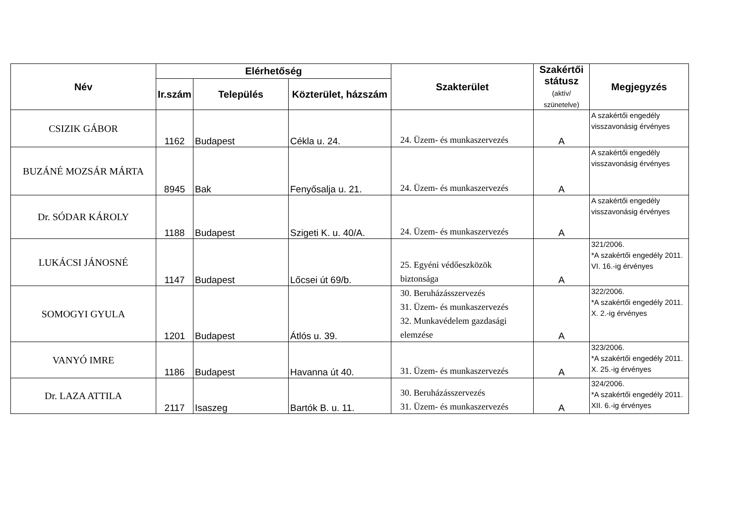| Név | Elérhetőség | | | Szakterület | Szakértői státusz (aktív/ szünetelve) | Megjegyzés |
| --- | --- | --- | --- | --- | --- | --- |
| | Ir.szám | Település | Közterület, házszám | | | |
| CSIZIK GÁBOR | 1162 | Budapest | Cékla u. 24. | 24. Üzem- és munkaszervezés | A | A szakértői engedély visszavonásig érvényes |
| BUZÁNÉ MOZSÁR MÁRTA | 8945 | Bak | Fenyősalja u. 21. | 24. Üzem- és munkaszervezés | A | A szakértői engedély visszavonásig érvényes |
| Dr. SÓDAR KÁROLY | 1188 | Budapest | Szigeti K. u. 40/A. | 24. Üzem- és munkaszervezés | A | A szakértői engedély visszavonásig érvényes |
| LUKÁCSI JÁNOSNÉ | 1147 | Budapest | Lőcsei út 69/b. | 25. Egyéni védőeszközök biztonsága | A | 321/2006. *A szakértői engedély 2011. VI. 16.-ig érvényes |
| SOMOGYI GYULA | 1201 | Budapest | Átlós u. 39. | 30. Beruházásszervezés 31. Üzem- és munkaszervezés 32. Munkavédelem gazdasági elemzése | A | 322/2006. *A szakértői engedély 2011. X. 2.-ig érvényes |
| VANYÓ IMRE | 1186 | Budapest | Havanna út 40. | 31. Üzem- és munkaszervezés | A | 323/2006. *A szakértői engedély 2011. X. 25.-ig érvényes |
| Dr. LAZA ATTILA | 2117 | Isaszeg | Bartók B. u. 11. | 30. Beruházásszervezés 31. Üzem- és munkaszervezés | A | 324/2006. *A szakértői engedély 2011. XII. 6.-ig érvényes |